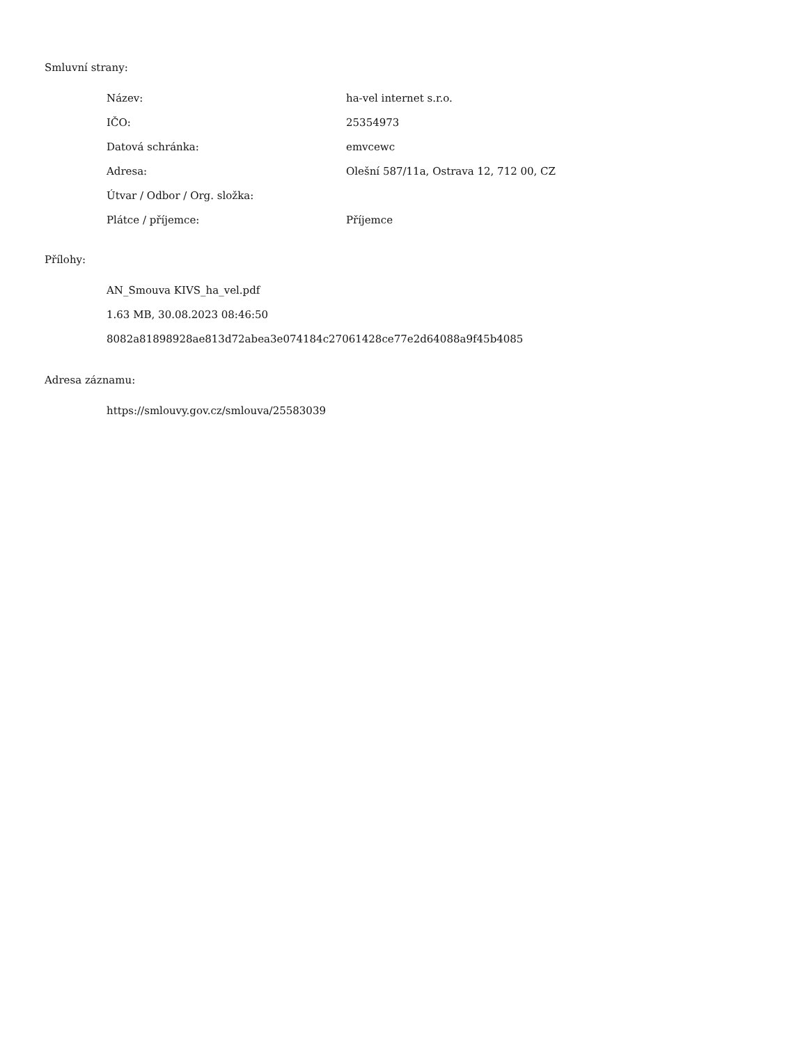Smluvní strany:
| Název: | ha-vel internet s.r.o. |
| IČO: | 25354973 |
| Datová schránka: | emvcewc |
| Adresa: | Olešní 587/11a, Ostrava 12, 712 00, CZ |
| Útvar / Odbor / Org. složka: | |
| Plátce / příjemce: | Příjemce |
Přílohy:
AN_Smouva KIVS_ha_vel.pdf
1.63 MB, 30.08.2023 08:46:50
8082a81898928ae813d72abea3e074184c27061428ce77e2d64088a9f45b4085
Adresa záznamu:
https://smlouvy.gov.cz/smlouva/25583039